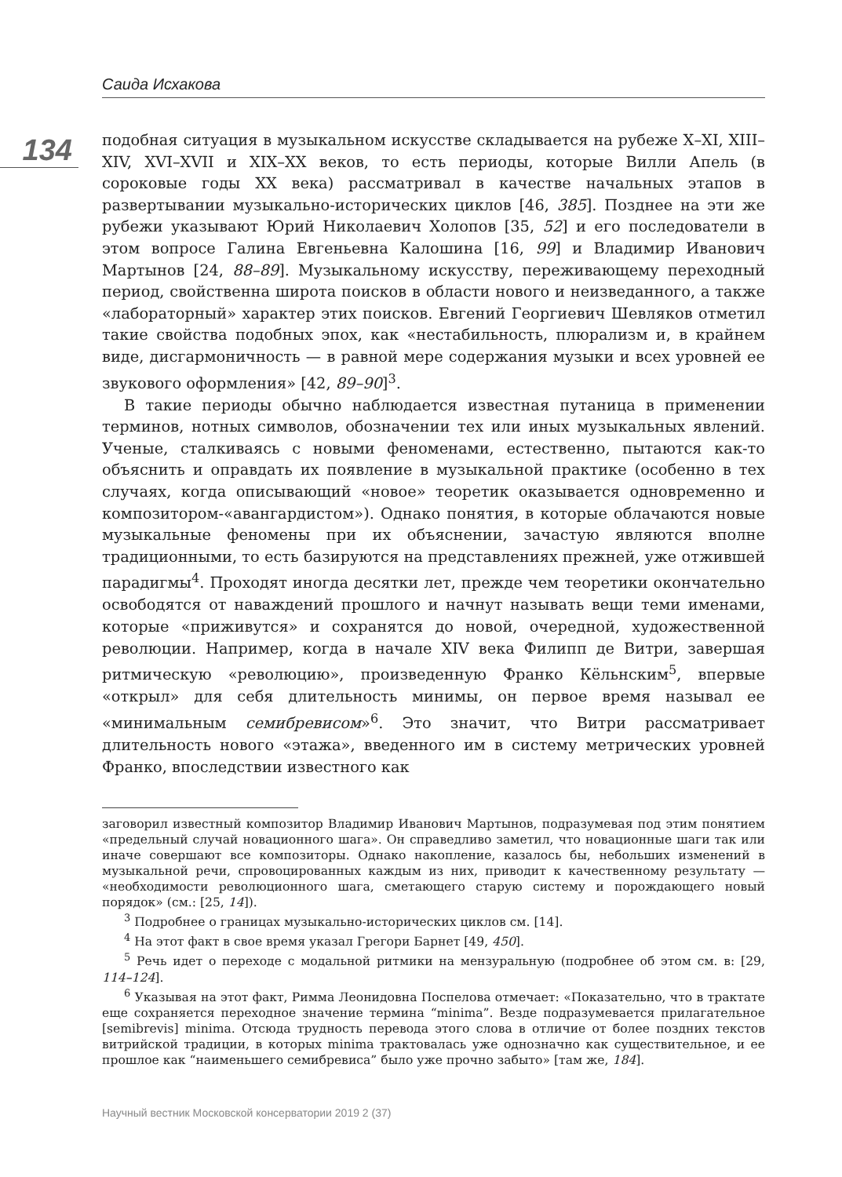Саида Исхакова
134
подобная ситуация в музыкальном искусстве складывается на рубеже X–XI, XIII–XIV, XVI–XVII и XIX–XX веков, то есть периоды, которые Вилли Апель (в сороковые годы XX века) рассматривал в качестве начальных этапов в развертывании музыкально-исторических циклов [46, 385]. Позднее на эти же рубежи указывают Юрий Николаевич Холопов [35, 52] и его последователи в этом вопросе Галина Евгеньевна Калошина [16, 99] и Владимир Иванович Мартынов [24, 88–89]. Музыкальному искусству, переживающему переходный период, свойственна широта поисков в области нового и неизведанного, а также «лабораторный» характер этих поисков. Евгений Георгиевич Шевляков отметил такие свойства подобных эпох, как «нестабильность, плюрализм и, в крайнем виде, дисгармоничность — в равной мере содержания музыки и всех уровней ее звукового оформления» [42, 89–90]<sup>3</sup>.
В такие периоды обычно наблюдается известная путаница в применении терминов, нотных символов, обозначении тех или иных музыкальных явлений. Ученые, сталкиваясь с новыми феноменами, естественно, пытаются как-то объяснить и оправдать их появление в музыкальной практике (особенно в тех случаях, когда описывающий «новое» теоретик оказывается одновременно и композитором-«авангардистом»). Однако понятия, в которые облачаются новые музыкальные феномены при их объяснении, зачастую являются вполне традиционными, то есть базируются на представлениях прежней, уже отжившей парадигмы<sup>4</sup>. Проходят иногда десятки лет, прежде чем теоретики окончательно освободятся от наваждений прошлого и начнут называть вещи теми именами, которые «приживутся» и сохранятся до новой, очередной, художественной революции. Например, когда в начале XIV века Филипп де Витри, завершая ритмическую «революцию», произведенную Франко Кёльнским<sup>5</sup>, впервые «открыл» для себя длительность минимы, он первое время называл ее «минимальным семибревисом»<sup>6</sup>. Это значит, что Витри рассматривает длительность нового «этажа», введенного им в систему метрических уровней Франко, впоследствии известного как
заговорил известный композитор Владимир Иванович Мартынов, подразумевая под этим понятием «предельный случай новационного шага». Он справедливо заметил, что новационные шаги так или иначе совершают все композиторы. Однако накопление, казалось бы, небольших изменений в музыкальной речи, спровоцированных каждым из них, приводит к качественному результату — «необходимости революционного шага, сметающего старую систему и порождающего новый порядок» (см.: [25, 14]).
<sup>3</sup> Подробнее о границах музыкально-исторических циклов см. [14].
<sup>4</sup> На этот факт в свое время указал Грегори Барнет [49, 450].
<sup>5</sup> Речь идет о переходе с модальной ритмики на мензуральную (подробнее об этом см. в: [29, 114–124].
<sup>6</sup> Указывая на этот факт, Римма Леонидовна Поспелова отмечает: «Показательно, что в трактате еще сохраняется переходное значение термина “minima”. Везде подразумевается прилагательное [semibrevis] minima. Отсюда трудность перевода этого слова в отличие от более поздних текстов витрийской традиции, в которых minima трактовалась уже однозначно как существительное, и ее прошлое как “наименьшего семибревиса” было уже прочно забыто» [там же, 184].
Научный вестник Московской консерватории 2019 2 (37)